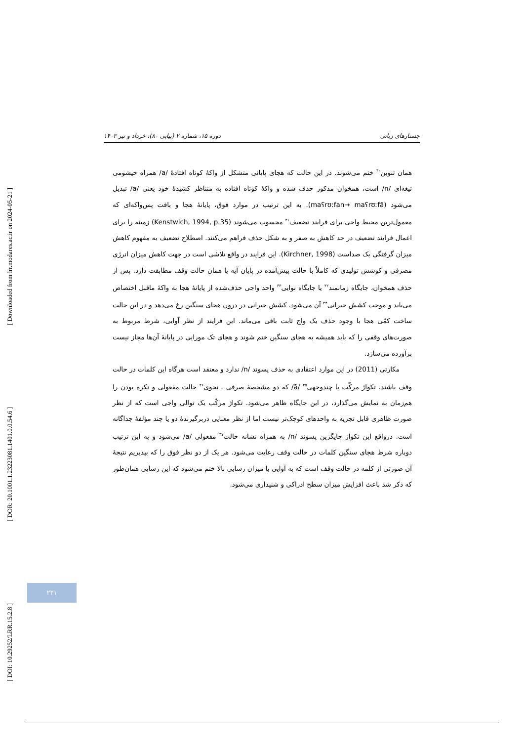[ Downloaded from lrr.modares.ac.ir on 2024-05-21 ]
[ DOR: 20.1001.1.23223081.1401.0.0.54.6 ]
[ DOI: 10.29252/LRR.15.2.8 ]
جستارهای زبانی دوره ۱۵، شماره ۲ (پیاپی ۸۰)، خرداد و تیر ۱۴۰۳
همان تنوین<sup>۳۰</sup> ختم می‌شوند. در این حالت که هجای پایانی متشکل از واکۀ کوتاه افتادۀ /a/ همراه خیشومی تیغه‌ای /n/ است، همخوان مذکور حذف شده و واکۀ کوتاه افتاده به متناظر کشیدۀ خود یعنی /ā/ تبدیل می‌شود (maʕrʊːfan→ maʕrʊːfā). به این ترتیب در موارد فوق، پایانۀ هجا و بافت پس‌واکه‌ای که معمول‌ترین محیط واجی برای فرایند تضعیف<sup>۳۱</sup> محسوب می‌شوند (Kenstwich, 1994, p.35) زمینه را برای اعمال فرایند تضعیف در حد کاهش به صفر و به شکل حذف فراهم می‌کنند. اصطلاح تضعیف به مفهوم کاهش میزان گرفتگی یک صداست (Kirchner, 1998). این فرایند در واقع تلاشی است در جهت کاهش میزان انرژی مصرفی و کوشش تولیدی که کاملاً با حالت پیش‌آمده در پایان آیه یا همان حالت وقف مطابقت دارد. پس از حذف همخوان، جایگاه زمانمند<sup>۳۲</sup> یا جایگاه نوایی<sup>۳۳</sup> واحد واجی حذف‌شده از پایانۀ هجا به واکۀ ماقبل اختصاص می‌یابد و موجب کشش جبرانی<sup>۳۴</sup> آن می‌شود. کشش جبرانی در درون هجای سنگین رخ می‌دهد و در این حالت ساخت کمّی هجا با وجود حذف یک واج ثابت باقی می‌ماند. این فرایند از نظر آوایی، شرط مربوط به صورت‌های وقفی را که باید همیشه به هجای سنگین ختم شوند و هجای تک مورایی در پایانۀ آن‌ها مجاز نیست برآورده می‌سازد.
مکارتی (2011) در این موارد اعتقادی به حذف پسوند /n/ ندارد و معتقد است هرگاه این کلمات در حالت وقف باشند، تکواژ مرکّب یا چندوجهی<sup>۳۵</sup> /ā/ که دو مشخصۀ صرفی ـ نحوی<sup>۳۶</sup> حالت مفعولی و نکره بودن را هم‌زمان به نمایش می‌گذارد، در این جایگاه ظاهر می‌شود. تکواژ مرکّب یک توالی واجی است که از نظر صورت ظاهری قابل تجزیه به واحدهای کوچک‌تر نیست اما از نظر معنایی دربرگیرندۀ دو یا چند مؤلفۀ جداگانه است. درواقع این تکواژ جایگزین پسوند /n/ به همراه نشانه حالت<sup>۳۷</sup> مفعولی /a/ می‌شود و به این ترتیب دوباره شرط هجای سنگین کلمات در حالت وقف رعایت می‌شود. هر یک از دو نظر فوق را که بپذیریم نتیجۀ آن صورتی از کلمه در حالت وقف است که به آوایی با میزان رسایی بالا ختم می‌شود که این رسایی همان‌طور که ذکر شد باعث افزایش میزان سطح ادراکی و شنیداری می‌شود.
۲۳۱